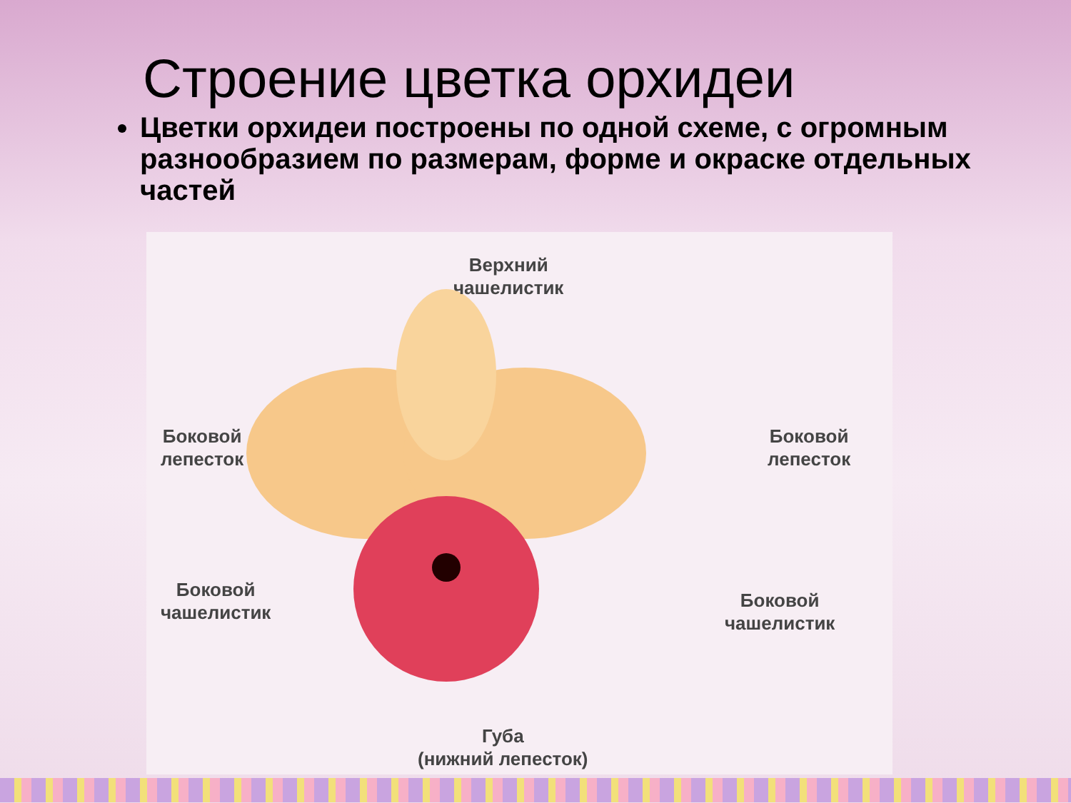Строение цветка орхидеи
Цветки орхидеи построены по одной схеме, с огромным разнообразием по размерам, форме и окраске отдельных частей
Верхний
чашелистик
Боковой
лепесток
Боковой
лепесток
Боковой
чашелистик
Боковой
чашелистик
Губа
(нижний лепесток)